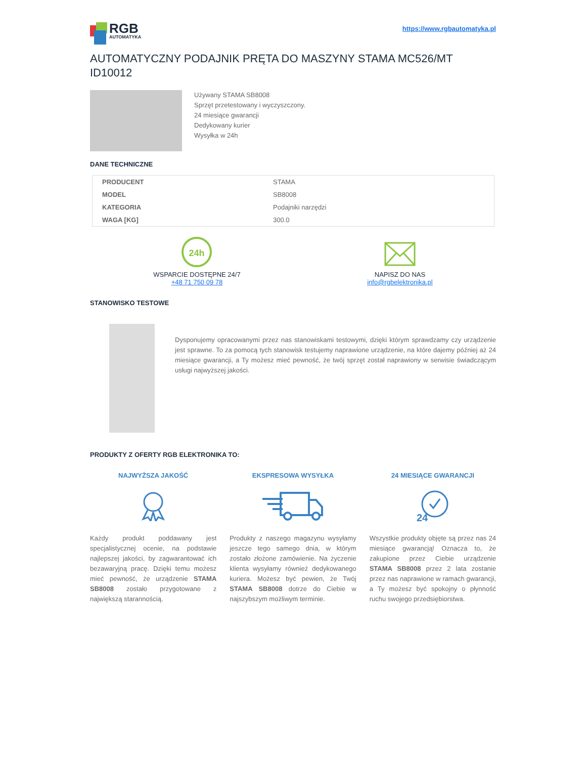RGB
AUTOMATYKA
https://www.rgbautomatyka.pl
AUTOMATYCZNY PODAJNIK PRĘTA DO MASZYNY STAMA MC526/MT ID10012
Używany STAMA SB8008
Sprzęt przetestowany i wyczyszczony.
24 miesiące gwarancji
Dedykowany kurier
Wysyłka w 24h
DANE TECHNICZNE
| PRODUCENT | STAMA |
| MODEL | SB8008 |
| KATEGORIA | Podajniki narzędzi |
| WAGA [KG] | 300.0 |
24h
WSPARCIE DOSTĘPNE 24/7
+48 71 750 09 78
NAPISZ DO NAS
info@rgbelektronika.pl
STANOWISKO TESTOWE
Dysponujemy opracowanymi przez nas stanowiskami testowymi, dzięki którym sprawdzamy czy urządzenie jest sprawne. To za pomocą tych stanowisk testujemy naprawione urządzenie, na które dajemy później aż 24 miesiące gwarancji, a Ty możesz mieć pewność, że twój sprzęt został naprawiony w serwisie świadczącym usługi najwyższej jakości.
PRODUKTY Z OFERTY RGB ELEKTRONIKA TO:
NAJWYŻSZA JAKOŚĆ
Każdy produkt poddawany jest specjalistycznej ocenie, na podstawie najlepszej jakości, by zagwarantować ich bezawaryjną pracę. Dzięki temu możesz mieć pewność, że urządzenie STAMA SB8008 zostało przygotowane z największą starannością.
EKSPRESOWA WYSYŁKA
Produkty z naszego magazynu wysyłamy jeszcze tego samego dnia, w którym zostało złożone zamówienie. Na życzenie klienta wysyłamy również dedykowanego kuriera. Możesz być pewien, że Twój STAMA SB8008 dotrze do Ciebie w najszybszym możliwym terminie.
24 MIESIĄCE GWARANCJI
24
Wszystkie produkty objęte są przez nas 24 miesiące gwarancją! Oznacza to, że zakupione przez Ciebie urządzenie STAMA SB8008 przez 2 lata zostanie przez nas naprawione w ramach gwarancji, a Ty możesz być spokojny o płynność ruchu swojego przedsiębiorstwa.